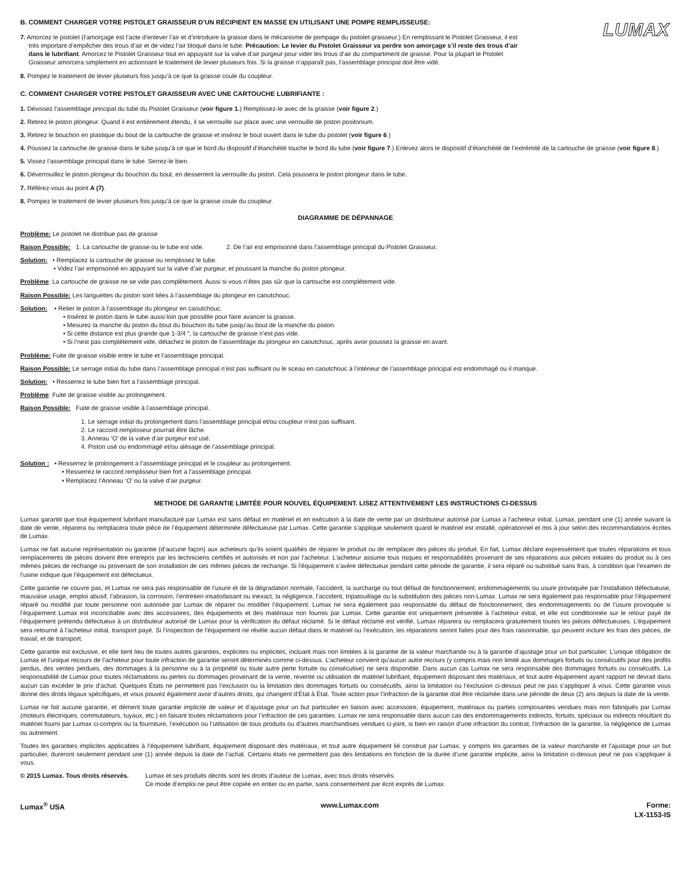LUMAX
B. COMMENT CHARGER VOTRE PISTOLET GRAISSEUR D’UN RÉCIPIENT EN MASSE EN UTILISANT UNE POMPE REMPLISSEUSE:
7. Amorcez le pistolet (l’amorçage est l’acte d’enlever l’air et d’introduire la graisse dans le mécanisme de pompage du pistolet graisseur.) En remplissant le Pistolet Graisseur, il est très important d’empêcher des trous d’air et de videz l’air bloqué dans le tube. Précaution: Le levier du Pistolet Graisseur va perdre son amorçage s’il reste des trous d’air dans le lubrifiant. Amorcez le Pistolet Graisseur tout en appuyant sur la valve d’air purgeur pour vider les trous d’air du compartiment de graisse. Pour la plupart le Pistolet Graisseur amorcera simplement en actionnant le traitement de levier plusieurs fois. Si la graisse n’apparaît pas, l’assemblage principal doit être vidé.
8. Pompez le traitement de levier plusieurs fois jusqu’à ce que la graisse coule du coupleur.
C. COMMENT CHARGER VOTRE PISTOLET GRAISSEUR AVEC UNE CARTOUCHE LUBRIFIANTE :
1. Dévissez l’assemblage principal du tube du Pistolet Graisseur (voir figure 1.) Remplissez-le avec de la graisse (voir figure 2.)
2. Retirez le piston plongeur. Quand il est entièrement étendu, il se verrouille sur place avec une verrouille de piston positonium.
3. Retirez le bouchon en plastique du bout de la cartouche de graisse et insérez le bout ouvert dans le tube du pistolet (voir figure 6.)
4. Poussez la cartouche de graisse dans le tube jusqu’à ce que le bord du dispositif d’étanchéité touche le bord du tube (voir figure 7.) Enlevez alors le dispositif d’étanchéité de l’extrémité de la cartouche de graisse (voir figure 8.)
5. Vissez l’assemblage principal dans le tube. Serrez-le bien.
6. Déverrouillez le piston plongeur du bouchon du bout, en desserrent la verrouille du piston. Cela poussera le piston plongeur dans le tube.
7. Référez-vous au point A (7).
8. Pompez le traitement de levier plusieurs fois jusqu’à ce que la graisse coule du coupleur.
DIAGRAMME DE DÉPANNAGE
Problème: Le pistolet ne distribue pas de graisse
Raison Possible: 1. La cartouche de graisse ou le tube est vide. 2. De l’air est emprisonné dans l’assemblage principal du Pistolet Graisseur.
Solution: • Remplacez la cartouche de graisse ou remplissez le tube.
• Videz l’air emprisonné en appuyant sur la valve d’air purgeur, et poussant la manche du piston plongeur.
Problème: La cartouche de graisse ne se vide pas complètement. Aussi si vous n’êtes pas sûr que la cartouche est complètement vide.
Raison Possible: Les languettes du piston sont liées à l’assemblage du plongeur en caoutchouc.
Solution: • Relier le piston à l’assemblage du plongeur en caoutchouc.
• Insérez le piston dans le tube aussi loin que possible pour faire avancer la graisse.
• Mesurez la manche du piston du bout du bouchon du tube jusqu’au bout de la manche du piston.
• Si cette distance est plus grande que 1-3/4 ”, la cartouche de graisse n’est pas vide.
• Si l’nest pas complètement vide, détachez le piston de l’assemblage du plongeur en caoutchouc, après avoir poussez la graisse en avant.
Problème: Fuite de graisse visible entre le tube et l’assemblage principal.
Raison Possible: Le serrage initial du tube dans l’assemblage principal n’est pas suffisant ou le sceau en caoutchouc à l’intérieur de l’assemblage principal est endommagé ou il manque.
Solution: • Resserrez le tube bien fort a l’assemblage principal.
Problème: Fuite de graisse visible au prolongement.
Raison Possible: Fuite de graisse visible à l’assemblage principal.
1. Le serrage initial du prolongement dans l’assemblage principal et/ou coupleur n’est pas suffisant.
2. Le raccord remplisseur pourrait être lâche.
3. Anneau ‘O’ de la valve d’air purgeur est usé.
4. Piston usé ou endommagé et/ou alésage de l’assemblage principal.
Solution : • Resserrez le prolongement a l’assemblage principal et le coupleur au prolongement.
• Resserrez le raccord remplisseur bien fort a l’assemblage principal.
• Remplacez l’Anneau ‘O’ ou la valve d’air purgeur.
METHODE DE GARANTIE LIMITÉE POUR NOUVEL ÉQUIPEMENT. LISEZ ATTENTIVEMENT LES INSTRUCTIONS CI-DESSUS
Lumax garantit que tout équipement lubrifiant manufacturé par Lumax est sans défaut en matériel et en exécution à la date de vente par un distributeur autorisé par Lumax a l’acheteur initial. Lumax, pendant une (1) année suivant la date de vente, réparera ou remplacera toute pièce de l’équipement déterminée défectueuse par Lumax. Cette garantie s’applique seulement quand le matériel est installé, opérationnel et mis à jour selon des recommandations écrites de Lumax.
Lumax ne fait aucune représentation ou garantie (d’aucune façon) aux acheteurs qu’ils soient qualifiés de réparer le produit ou de remplacer des pièces du produit. En fait, Lumax déclare expressément que toutes réparations et tous remplacements de pièces doivent être entrepris par les techniciens certifiés et autorisés et non par l’acheteur. L’acheteur assume tous risques et responsabilités provenant de ses réparations aux pièces initiales du produit ou à ces mêmes pièces de rechange ou provenant de son installation de ces mêmes pièces de rechange. Si l’équipement s’avère défectueux pendant cette période de garantie, il sera réparé ou substitué sans frais, à condition que l’examen de l’usine indique que l’équipement est défectueux.
Cette garantie ne couvre pas, et Lumax ne sera pas responsable de l’usure et de la dégradation normale, l’accident, la surcharge ou tout défaut de fonctionnement, endommagements ou usure provoquée par l’installation défectueuse, mauvaise usage, emploi abusif, l’abrasion, la corrosion, l’entretien insatisfaisant ou inexact, la négligence, l’accident, tripatouillage ou la substitution des pièces non-Lumax. Lumax ne sera également pas responsable pour l’équipement réparé ou modifié par toute personne non autorisée par Lumax de réparer ou modifier l’équipement. Lumax ne sera également pas responsable du défaut de fonctionnement, des endommagements ou de l’usure provoquée si l’équipement Lumax est inconciliable avec des accessoires, des équipements et des matériaux non fournis par Lumax. Cette garantie est uniquement présentée à l’acheteur initial, et elle est conditionnée sur le retour payé de l’équipement prétendu défectueux à un distributeur autorisé de Lumax pour la vérification du défaut réclamé. Si le défaut réclamé est vérifié, Lumax réparera ou remplacera gratuitement toutes les pièces défectueuses. L’équipement sera retourné à l’acheteur initial, transport payé. Si l’inspection de l’équipement ne révèle aucun défaut dans le matériel ou l’exécution, les réparations seront faites pour des frais raisonnable, qui peuvent inclure les frais des pièces, de travail, et de transport.
Cette garantie est exclusive, et elle tient lieu de toutes autres garanties, explicites ou implicites, incluant mais non limitées à la garantie de la valeur marchande ou à la garantie d’ajustage pour un but particulier. L’unique obligation de Lumax et l’unique recours de l’acheteur pour toute infraction de garantie seront déterminés comme ci-dessus. L’acheteur convient qu’aucun autre recours (y compris mais non limité aux dommages fortuits ou consécutifs pour des profits perdus, des ventes perdues, des dommages à la personne ou à la propriété ou toute autre perte fortuite ou consécutive) ne sera disponible. Dans aucun cas Lumax ne sera responsable des dommages fortuits ou consécutifs. La responsabilité de Lumax pour toutes réclamations ou pertes ou dommages provenant de la vente, revente ou utilisation de matériel lubrifiant, équipement disposant des matériaux, et tout autre équipement ayant rapport ne devrait dans aucun cas excéder le prix d’achat. Quelques États ne permettent pas l’exclusion ou la limitation des dommages fortuits ou consécutifs, ainsi la limitation ou l’exclusion ci-dessus peut ne pas s’appliquer à vous. Cette garantie vous donne des droits légaux spécifiques, et vous pouvez également avoir d’autres droits, qui changent d’État à État. Toute action pour l’infraction de la garantie doit être réclamée dans une période de deux (2) ans depuis la date de la vente.
Lumax ne fait aucune garantie, et dément toute garantie implicite de valeur et d’ajustage pour un but particulier en liaison avec accessoire, équipement, matériaux ou parties composantes vendues mais non fabriqués par Lumax (moteurs électriques, commutateurs, tuyaux, etc.) en faisant toutes réclamations pour l’infraction de ces garanties. Lumax ne sera responsable dans aucun cas des endommagements indirects, fortuits, spéciaux ou indirects résultant du matériel fourni par Lumax ci-compris ou la fourniture, l’exécution ou l’utilisation de tous produits ou d’autres marchandises vendues ci-joint, si bien en raison d’une infraction du contrat, l’infraction de la garantie, la négligence de Lumax ou autrement.
Toutes les garanties implicites applicables à l’équipement lubrifiant, équipement disposant des matériaux, et tout autre équipement lié construit par Lumax, y compris les garanties de la valeur marchande et l’ajustage pour un but particulier, dureront seulement pendant une (1) année depuis la date de l’achat. Certains états ne permettent pas des limitations en fonction de la durée d’une garantie implicite, ainsi la limitation ci-dessus peut ne pas s’appliquer à vous.
© 2015 Lumax. Tous droits réservés.
Lumax et ses produits décrits sont les droits d’auteur de Lumax, avec tous droits réservés.
Ce mode d’emploi ne peut être copiée en entier ou en partie, sans consentement par écrit exprès de Lumax.
Lumax<sup>®</sup> USA www.Lumax.com Forme:
LX-1153-IS